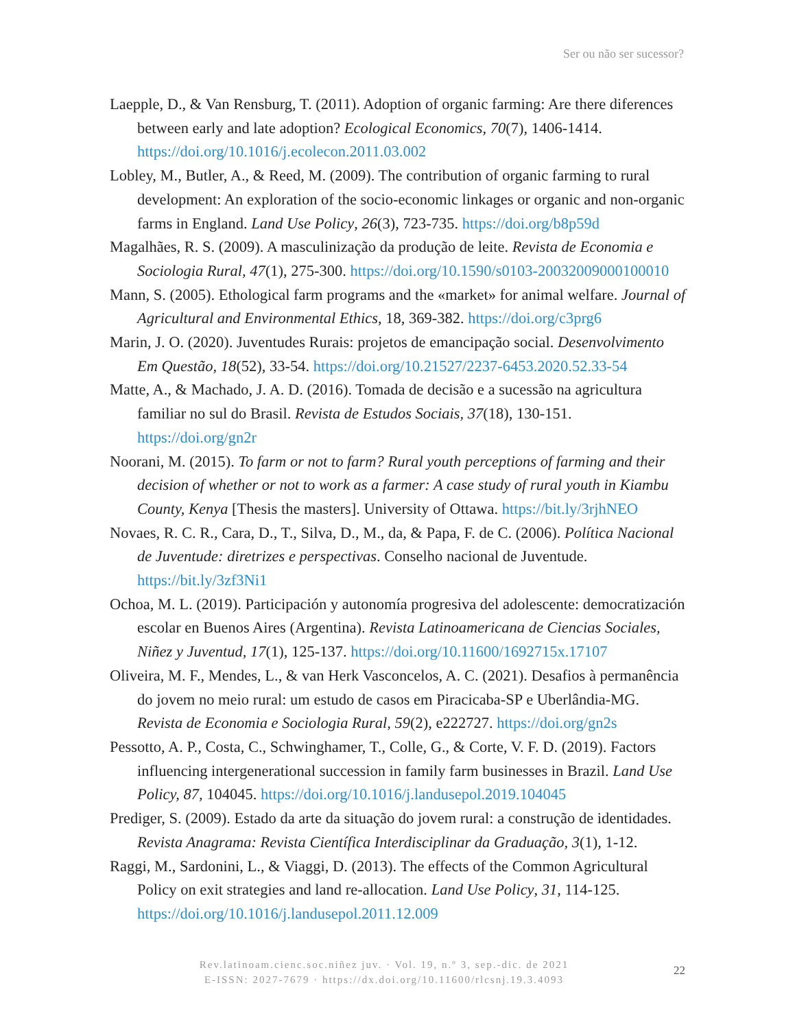Ser ou não ser sucessor?
Laepple, D., & Van Rensburg, T. (2011). Adoption of organic farming: Are there diferences between early and late adoption? Ecological Economics, 70(7), 1406-1414. https://doi.org/10.1016/j.ecolecon.2011.03.002
Lobley, M., Butler, A., & Reed, M. (2009). The contribution of organic farming to rural development: An exploration of the socio-economic linkages or organic and non-organic farms in England. Land Use Policy, 26(3), 723-735. https://doi.org/b8p59d
Magalhães, R. S. (2009). A masculinização da produção de leite. Revista de Economia e Sociologia Rural, 47(1), 275-300. https://doi.org/10.1590/s0103-20032009000100010
Mann, S. (2005). Ethological farm programs and the «market» for animal welfare. Journal of Agricultural and Environmental Ethics, 18, 369-382. https://doi.org/c3prg6
Marin, J. O. (2020). Juventudes Rurais: projetos de emancipação social. Desenvolvimento Em Questão, 18(52), 33-54. https://doi.org/10.21527/2237-6453.2020.52.33-54
Matte, A., & Machado, J. A. D. (2016). Tomada de decisão e a sucessão na agricultura familiar no sul do Brasil. Revista de Estudos Sociais, 37(18), 130-151. https://doi.org/gn2r
Noorani, M. (2015). To farm or not to farm? Rural youth perceptions of farming and their decision of whether or not to work as a farmer: A case study of rural youth in Kiambu County, Kenya [Thesis the masters]. University of Ottawa. https://bit.ly/3rjhNEO
Novaes, R. C. R., Cara, D., T., Silva, D., M., da, & Papa, F. de C. (2006). Política Nacional de Juventude: diretrizes e perspectivas. Conselho nacional de Juventude. https://bit.ly/3zf3Ni1
Ochoa, M. L. (2019). Participación y autonomía progresiva del adolescente: democratización escolar en Buenos Aires (Argentina). Revista Latinoamericana de Ciencias Sociales, Niñez y Juventud, 17(1), 125-137. https://doi.org/10.11600/1692715x.17107
Oliveira, M. F., Mendes, L., & van Herk Vasconcelos, A. C. (2021). Desafios à permanência do jovem no meio rural: um estudo de casos em Piracicaba-SP e Uberlândia-MG. Revista de Economia e Sociologia Rural, 59(2), e222727. https://doi.org/gn2s
Pessotto, A. P., Costa, C., Schwinghamer, T., Colle, G., & Corte, V. F. D. (2019). Factors influencing intergenerational succession in family farm businesses in Brazil. Land Use Policy, 87, 104045. https://doi.org/10.1016/j.landusepol.2019.104045
Prediger, S. (2009). Estado da arte da situação do jovem rural: a construção de identidades. Revista Anagrama: Revista Científica Interdisciplinar da Graduação, 3(1), 1-12.
Raggi, M., Sardonini, L., & Viaggi, D. (2013). The effects of the Common Agricultural Policy on exit strategies and land re-allocation. Land Use Policy, 31, 114-125. https://doi.org/10.1016/j.landusepol.2011.12.009
Rev.latinoam.cienc.soc.niñez juv. · Vol. 19, n.º 3, sep.-dic. de 2021
E-ISSN: 2027-7679 · https://dx.doi.org/10.11600/rlcsnj.19.3.4093
22